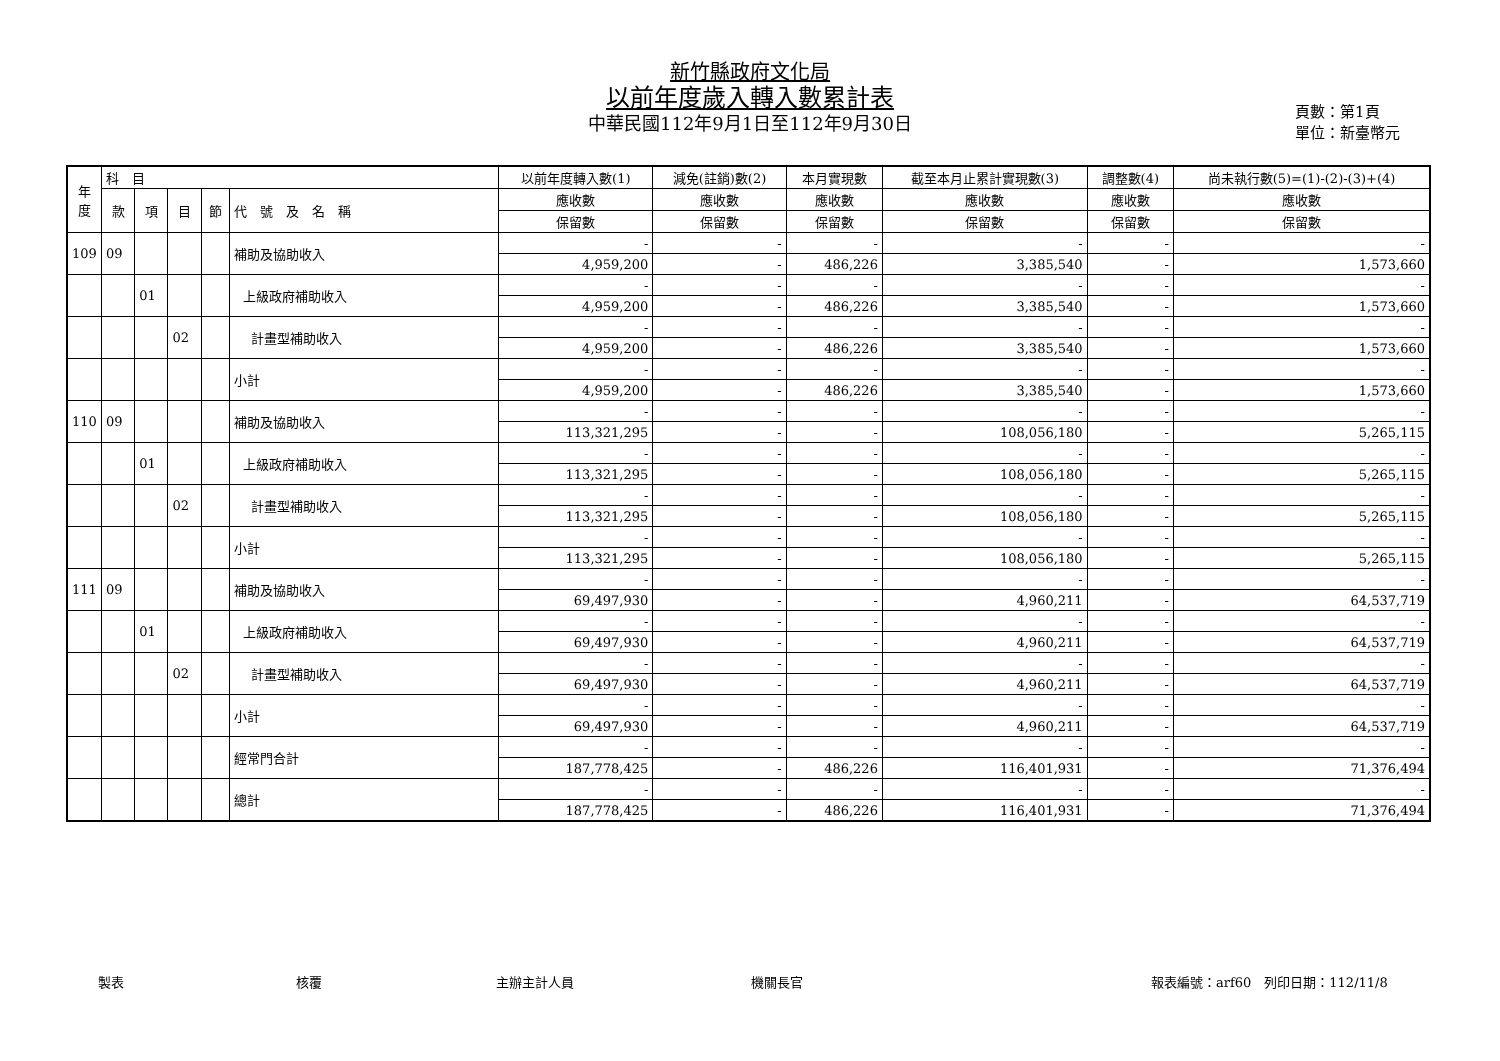新竹縣政府文化局
以前年度歲入轉入數累計表
中華民國112年9月1日至112年9月30日
頁數：第1頁
單位：新臺幣元
| 年度 | 科 目 | | | | | 以前年度轉入數(1) | 減免(註銷)數(2) | 本月實現數 | 截至本月止累計實現數(3) | 調整數(4) | 尚未執行數(5)=(1)-(2)-(3)+(4) |
| --- | --- | --- | --- | --- | --- | --- | --- | --- | --- | --- | --- |
| | 款 | 項 | 目 | 節 | 代 號 及 名 稱 | 應收數 | 應收數 | 應收數 | 應收數 | 應收數 | 應收數 |
| | | | | | | 保留數 | 保留數 | 保留數 | 保留數 | 保留數 | 保留數 |
| 109 | 09 | | | | 補助及協助收入 | - | - | - | - | - | - |
| | | | | | | 4,959,200 | - | 486,226 | 3,385,540 | - | 1,573,660 |
| | | 01 | | | 上級政府補助收入 | - | - | - | - | - | - |
| | | | | | | 4,959,200 | - | 486,226 | 3,385,540 | - | 1,573,660 |
| | | | 02 | | 計畫型補助收入 | - | - | - | - | - | - |
| | | | | | | 4,959,200 | - | 486,226 | 3,385,540 | - | 1,573,660 |
| | | | | | 小計 | - | - | - | - | - | - |
| | | | | | | 4,959,200 | - | 486,226 | 3,385,540 | - | 1,573,660 |
| 110 | 09 | | | | 補助及協助收入 | - | - | - | - | - | - |
| | | | | | | 113,321,295 | - | - | 108,056,180 | - | 5,265,115 |
| | | 01 | | | 上級政府補助收入 | - | - | - | - | - | - |
| | | | | | | 113,321,295 | - | - | 108,056,180 | - | 5,265,115 |
| | | | 02 | | 計畫型補助收入 | - | - | - | - | - | - |
| | | | | | | 113,321,295 | - | - | 108,056,180 | - | 5,265,115 |
| | | | | | 小計 | - | - | - | - | - | - |
| | | | | | | 113,321,295 | - | - | 108,056,180 | - | 5,265,115 |
| 111 | 09 | | | | 補助及協助收入 | - | - | - | - | - | - |
| | | | | | | 69,497,930 | - | - | 4,960,211 | - | 64,537,719 |
| | | 01 | | | 上級政府補助收入 | - | - | - | - | - | - |
| | | | | | | 69,497,930 | - | - | 4,960,211 | - | 64,537,719 |
| | | | 02 | | 計畫型補助收入 | - | - | - | - | - | - |
| | | | | | | 69,497,930 | - | - | 4,960,211 | - | 64,537,719 |
| | | | | | 小計 | - | - | - | - | - | - |
| | | | | | | 69,497,930 | - | - | 4,960,211 | - | 64,537,719 |
| | | | | | 經常門合計 | - | - | - | - | - | - |
| | | | | | | 187,778,425 | - | 486,226 | 116,401,931 | - | 71,376,494 |
| | | | | | 總計 | - | - | - | - | - | - |
| | | | | | | 187,778,425 | - | 486,226 | 116,401,931 | - | 71,376,494 |
製表 核覆 主辦主計人員 機關長官 報表編號：arf60　列印日期：112/11/8